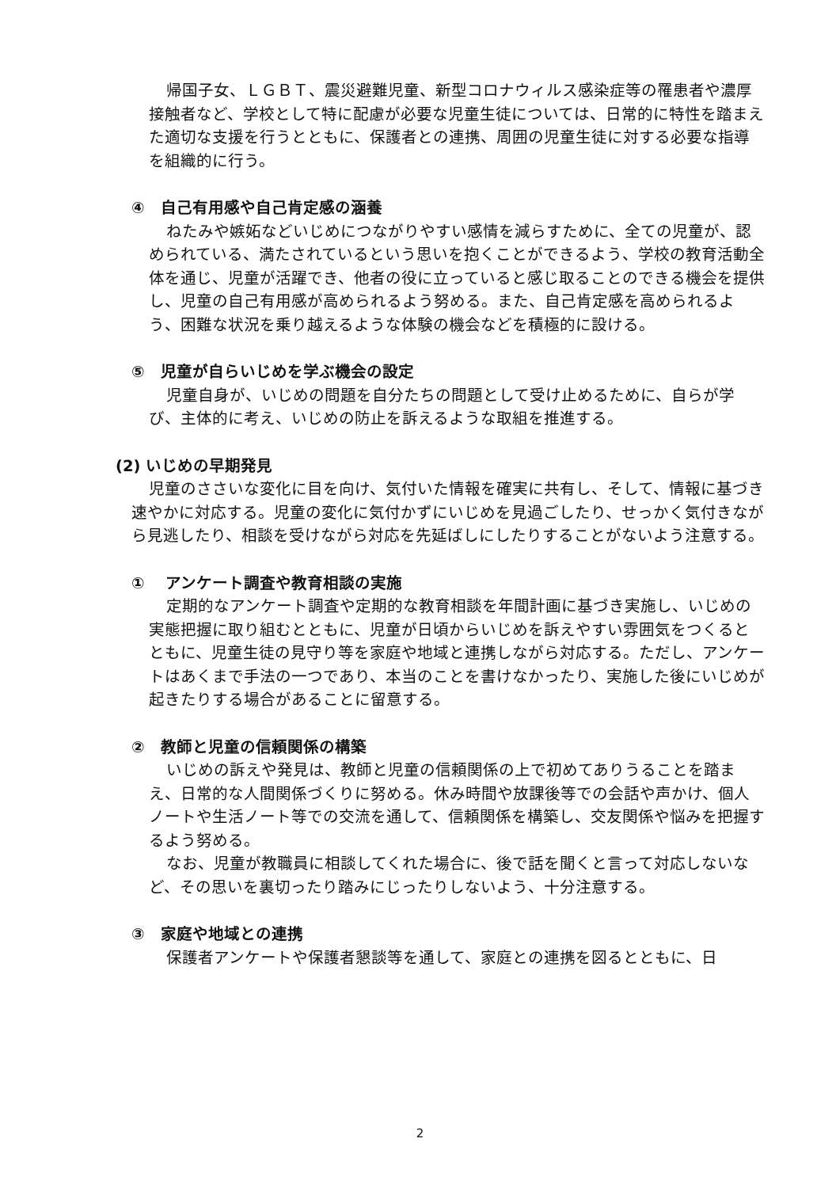帰国子女、ＬＧＢＴ、震災避難児童、新型コロナウィルス感染症等の罹患者や濃厚接触者など、学校として特に配慮が必要な児童生徒については、日常的に特性を踏まえた適切な支援を行うとともに、保護者との連携、周囲の児童生徒に対する必要な指導を組織的に行う。
④　自己有用感や自己肯定感の涵養
ねたみや嫉妬などいじめにつながりやすい感情を減らすために、全ての児童が、認められている、満たされているという思いを抱くことができるよう、学校の教育活動全体を通じ、児童が活躍でき、他者の役に立っていると感じ取ることのできる機会を提供し、児童の自己有用感が高められるよう努める。また、自己肯定感を高められるよう、困難な状況を乗り越えるような体験の機会などを積極的に設ける。
⑤　児童が自らいじめを学ぶ機会の設定
児童自身が、いじめの問題を自分たちの問題として受け止めるために、自らが学び、主体的に考え、いじめの防止を訴えるような取組を推進する。
(2) いじめの早期発見
児童のささいな変化に目を向け、気付いた情報を確実に共有し、そして、情報に基づき速やかに対応する。児童の変化に気付かずにいじめを見過ごしたり、せっかく気付きながら見逃したり、相談を受けながら対応を先延ばしにしたりすることがないよう注意する。
①　 アンケート調査や教育相談の実施
定期的なアンケート調査や定期的な教育相談を年間計画に基づき実施し、いじめの実態把握に取り組むとともに、児童が日頃からいじめを訴えやすい雰囲気をつくるとともに、児童生徒の見守り等を家庭や地域と連携しながら対応する。ただし、アンケートはあくまで手法の一つであり、本当のことを書けなかったり、実施した後にいじめが起きたりする場合があることに留意する。
②　教師と児童の信頼関係の構築
いじめの訴えや発見は、教師と児童の信頼関係の上で初めてありうることを踏まえ、日常的な人間関係づくりに努める。休み時間や放課後等での会話や声かけ、個人ノートや生活ノート等での交流を通して、信頼関係を構築し、交友関係や悩みを把握するよう努める。
なお、児童が教職員に相談してくれた場合に、後で話を聞くと言って対応しないなど、その思いを裏切ったり踏みにじったりしないよう、十分注意する。
③　家庭や地域との連携
保護者アンケートや保護者懇談等を通して、家庭との連携を図るとともに、日
2